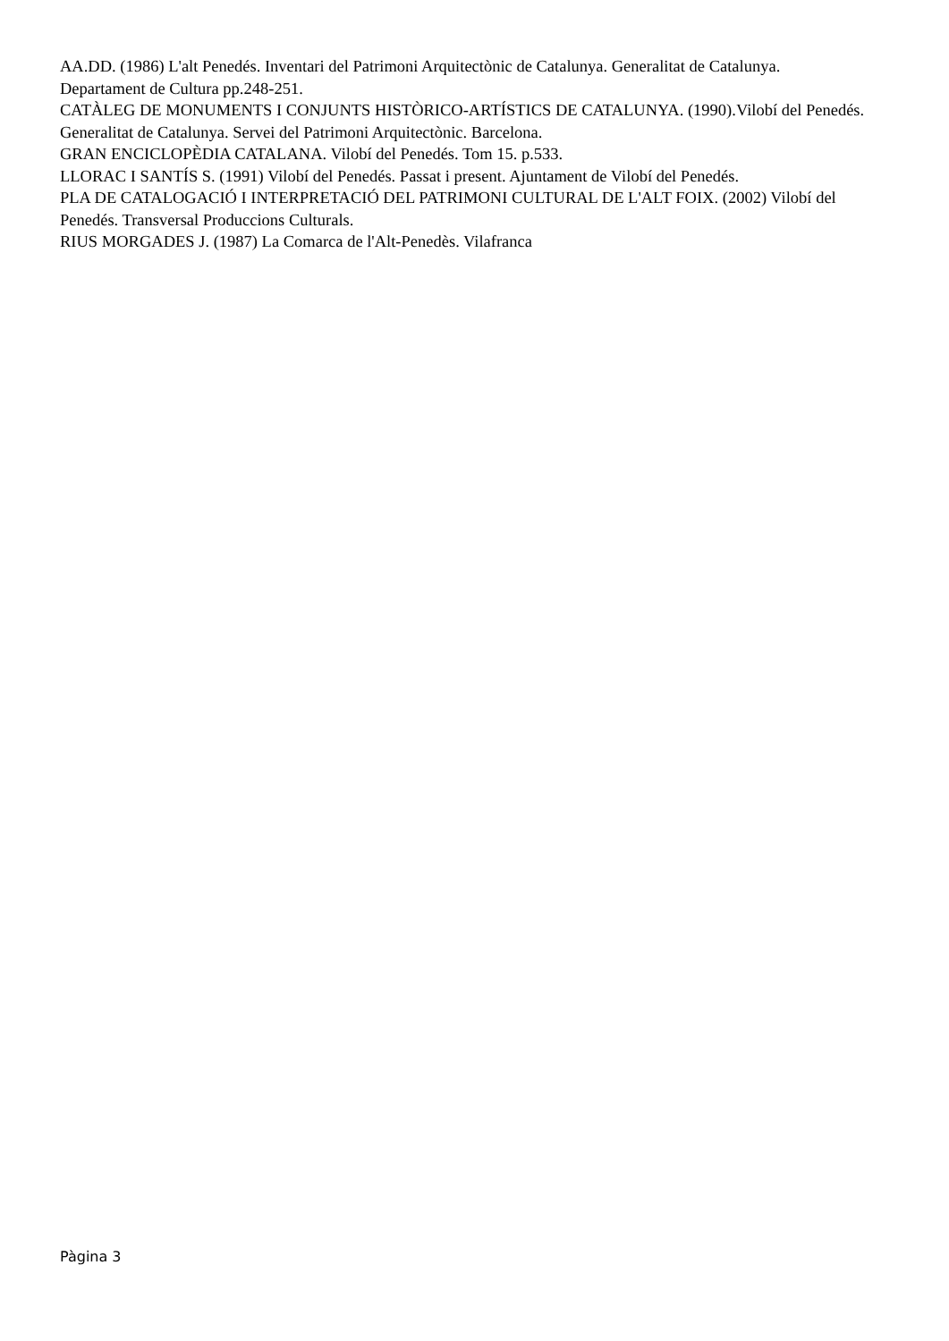AA.DD. (1986) L'alt Penedés. Inventari del Patrimoni Arquitectònic de Catalunya. Generalitat de Catalunya. Departament de Cultura pp.248-251.
CATÀLEG DE MONUMENTS I CONJUNTS HISTÒRICO-ARTÍSTICS DE CATALUNYA. (1990).Vilobí del Penedés. Generalitat de Catalunya. Servei del Patrimoni Arquitectònic. Barcelona.
GRAN ENCICLOPÈDIA CATALANA. Vilobí del Penedés. Tom 15. p.533.
LLORAC I SANTÍS S. (1991) Vilobí del Penedés. Passat i present. Ajuntament de Vilobí del Penedés.
PLA DE CATALOGACIÓ I INTERPRETACIÓ DEL PATRIMONI CULTURAL DE L'ALT FOIX. (2002) Vilobí del Penedés. Transversal Produccions Culturals.
RIUS MORGADES J. (1987) La Comarca de l'Alt-Penedès. Vilafranca
Pàgina 3